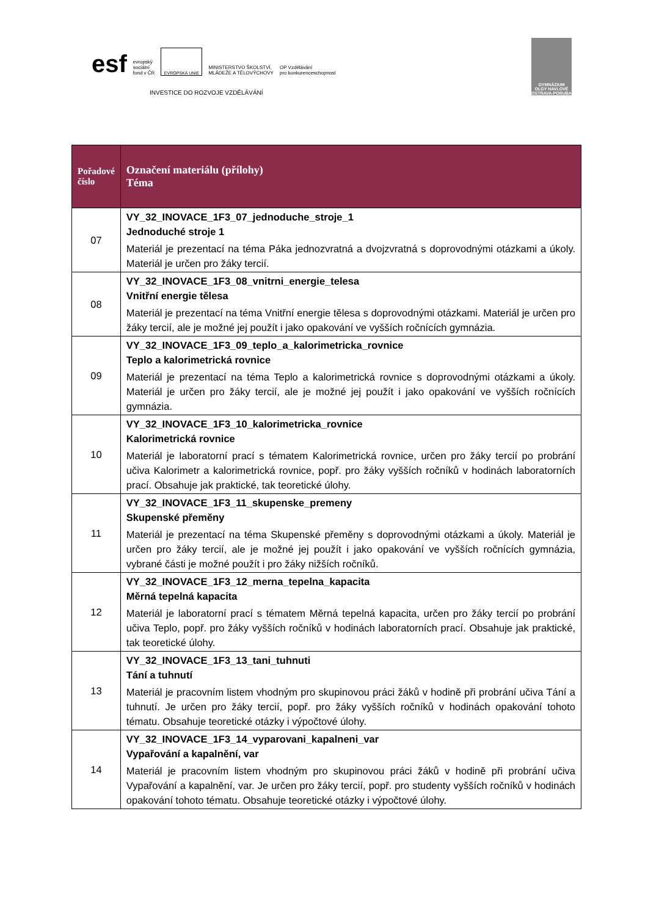esf
evropský
sociální
fond v ČR
EVROPSKÁ UNIE
MINISTERSTVO ŠKOLSTVÍ,
MLÁDEŽE A TĚLOVÝCHOVY
OP Vzdělávání
pro konkurenceschopnost
INVESTICE DO ROZVOJE VZDĚLÁVÁNÍ
GYMNÁZIUM
OLGY HAVLOVÉ
OSTRAVA-PORUBA
| Pořadové číslo | Označení materiálu (přílohy) Téma |
| --- | --- |
| 07 | VY_32_INOVACE_1F3_07_jednoduche_stroje_1 Jednoduché stroje 1 Materiál je prezentací na téma Páka jednozvratná a dvojzvratná s doprovodnými otázkami a úkoly. Materiál je určen pro žáky tercií. |
| 08 | VY_32_INOVACE_1F3_08_vnitrni_energie_telesa Vnitřní energie tělesa Materiál je prezentací na téma Vnitřní energie tělesa s doprovodnými otázkami. Materiál je určen pro žáky tercií, ale je možné jej použít i jako opakování ve vyšších ročnících gymnázia. |
| 09 | VY_32_INOVACE_1F3_09_teplo_a_kalorimetricka_rovnice Teplo a kalorimetrická rovnice Materiál je prezentací na téma Teplo a kalorimetrická rovnice s doprovodnými otázkami a úkoly. Materiál je určen pro žáky tercií, ale je možné jej použít i jako opakování ve vyšších ročnících gymnázia. |
| 10 | VY_32_INOVACE_1F3_10_kalorimetricka_rovnice Kalorimetrická rovnice Materiál je laboratorní prací s tématem Kalorimetrická rovnice, určen pro žáky tercií po probrání učiva Kalorimetr a kalorimetrická rovnice, popř. pro žáky vyšších ročníků v hodinách laboratorních prací. Obsahuje jak praktické, tak teoretické úlohy. |
| 11 | VY_32_INOVACE_1F3_11_skupenske_premeny Skupenské přeměny Materiál je prezentací na téma Skupenské přeměny s doprovodnými otázkami a úkoly. Materiál je určen pro žáky tercií, ale je možné jej použít i jako opakování ve vyšších ročnících gymnázia, vybrané části je možné použít i pro žáky nižších ročníků. |
| 12 | VY_32_INOVACE_1F3_12_merna_tepelna_kapacita Měrná tepelná kapacita Materiál je laboratorní prací s tématem Měrná tepelná kapacita, určen pro žáky tercií po probrání učiva Teplo, popř. pro žáky vyšších ročníků v hodinách laboratorních prací. Obsahuje jak praktické, tak teoretické úlohy. |
| 13 | VY_32_INOVACE_1F3_13_tani_tuhnuti Tání a tuhnutí Materiál je pracovním listem vhodným pro skupinovou práci žáků v hodině při probrání učiva Tání a tuhnutí. Je určen pro žáky tercií, popř. pro žáky vyšších ročníků v hodinách opakování tohoto tématu. Obsahuje teoretické otázky i výpočtové úlohy. |
| 14 | VY_32_INOVACE_1F3_14_vyparovani_kapalneni_var Vypařování a kapalnění, var Materiál je pracovním listem vhodným pro skupinovou práci žáků v hodině při probrání učiva Vypařování a kapalnění, var. Je určen pro žáky tercií, popř. pro studenty vyšších ročníků v hodinách opakování tohoto tématu. Obsahuje teoretické otázky i výpočtové úlohy. |